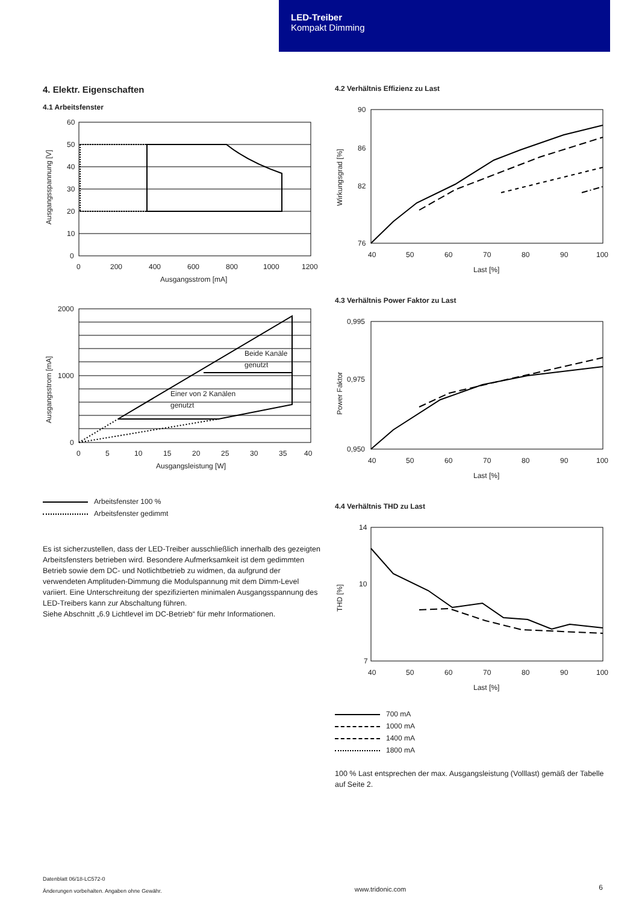LED-Treiber
Kompakt Dimming
4. Elektr. Eigenschaften
4.1 Arbeitsfenster
60
50
40
30
20
10
0
0
200
400
600
800
1000
1200
Ausgangsstrom [mA]
Ausgangsspannung [V]
Beide Kanäle
genutzt
Einer von 2 Kanälen
genutzt
2000
1000
0
0
5
10
15
20
25
30
35
40
Ausgangsleistung [W]
Ausgangsstrom [mA]
Arbeitsfenster 100 %
Arbeitsfenster gedimmt
Es ist sicherzustellen, dass der LED-Treiber ausschließlich innerhalb des gezeigten Arbeitsfensters betrieben wird. Besondere Aufmerksamkeit ist dem gedimmten Betrieb sowie dem DC- und Notlichtbetrieb zu widmen, da aufgrund der verwendeten Amplituden-Dimmung die Modulspannung mit dem Dimm-Level variiert. Eine Unterschreitung der spezifizierten minimalen Ausgangsspannung des LED-Treibers kann zur Abschaltung führen.
Siehe Abschnitt „6.9 Lichtlevel im DC-Betrieb“ für mehr Informationen.
4.2 Verhältnis Effizienz zu Last
90
86
82
76
40
50
60
70
80
90
100
Last [%]
Wirkungsgrad [%]
4.3 Verhältnis Power Faktor zu Last
0,995
0,975
0,950
40
50
60
70
80
90
100
Last [%]
Power Faktor
4.4 Verhältnis THD zu Last
14
10
7
40
50
60
70
80
90
100
Last [%]
THD [%]
700 mA
1000 mA
1400 mA
1800 mA
100 % Last entsprechen der max. Ausgangsleistung (Volllast) gemäß der Tabelle auf Seite 2.
Datenblatt 06/18-LC572-0
Änderungen vorbehalten. Angaben ohne Gewähr.
www.tridonic.com
6